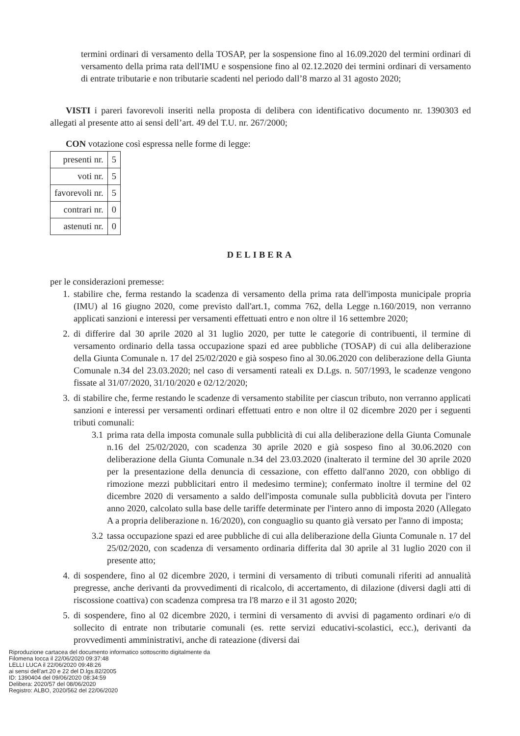termini ordinari di versamento della TOSAP, per la sospensione fino al 16.09.2020 del termini ordinari di versamento della prima rata dell'IMU e sospensione fino al 02.12.2020 dei termini ordinari di versamento di entrate tributarie e non tributarie scadenti nel periodo dall’8 marzo al 31 agosto 2020;
VISTI i pareri favorevoli inseriti nella proposta di delibera con identificativo documento nr. 1390303 ed allegati al presente atto ai sensi dell’art. 49 del T.U. nr. 267/2000;
CON votazione così espressa nelle forme di legge:
| presenti nr. | 5 |
| voti nr. | 5 |
| favorevoli nr. | 5 |
| contrari nr. | 0 |
| astenuti nr. | 0 |
DELIBERA
per le considerazioni premesse:
1. stabilire che, ferma restando la scadenza di versamento della prima rata dell'imposta municipale propria (IMU) al 16 giugno 2020, come previsto dall'art.1, comma 762, della Legge n.160/2019, non verranno applicati sanzioni e interessi per versamenti effettuati entro e non oltre il 16 settembre 2020;
2. di differire dal 30 aprile 2020 al 31 luglio 2020, per tutte le categorie di contribuenti, il termine di versamento ordinario della tassa occupazione spazi ed aree pubbliche (TOSAP) di cui alla deliberazione della Giunta Comunale n. 17 del 25/02/2020 e già sospeso fino al 30.06.2020 con deliberazione della Giunta Comunale n.34 del 23.03.2020; nel caso di versamenti rateali ex D.Lgs. n. 507/1993, le scadenze vengono fissate al 31/07/2020, 31/10/2020 e 02/12/2020;
3. di stabilire che, ferme restando le scadenze di versamento stabilite per ciascun tributo, non verranno applicati sanzioni e interessi per versamenti ordinari effettuati entro e non oltre il 02 dicembre 2020 per i seguenti tributi comunali:
3.1 prima rata della imposta comunale sulla pubblicità di cui alla deliberazione della Giunta Comunale n.16 del 25/02/2020, con scadenza 30 aprile 2020 e già sospeso fino al 30.06.2020 con deliberazione della Giunta Comunale n.34 del 23.03.2020 (inalterato il termine del 30 aprile 2020 per la presentazione della denuncia di cessazione, con effetto dall'anno 2020, con obbligo di rimozione mezzi pubblicitari entro il medesimo termine); confermato inoltre il termine del 02 dicembre 2020 di versamento a saldo dell'imposta comunale sulla pubblicità dovuta per l'intero anno 2020, calcolato sulla base delle tariffe determinate per l'intero anno di imposta 2020 (Allegato A a propria deliberazione n. 16/2020), con conguaglio su quanto già versato per l'anno di imposta;
3.2 tassa occupazione spazi ed aree pubbliche di cui alla deliberazione della Giunta Comunale n. 17 del 25/02/2020, con scadenza di versamento ordinaria differita dal 30 aprile al 31 luglio 2020 con il presente atto;
4. di sospendere, fino al 02 dicembre 2020, i termini di versamento di tributi comunali riferiti ad annualità pregresse, anche derivanti da provvedimenti di ricalcolo, di accertamento, di dilazione (diversi dagli atti di riscossione coattiva) con scadenza compresa tra l'8 marzo e il 31 agosto 2020;
5. di sospendere, fino al 02 dicembre 2020, i termini di versamento di avvisi di pagamento ordinari e/o di sollecito di entrate non tributarie comunali (es. rette servizi educativi-scolastici, ecc.), derivanti da provvedimenti amministrativi, anche di rateazione (diversi dai
Riproduzione cartacea del documento informatico sottoscritto digitalmente da
Filomena Iocca il 22/06/2020 09:37:48
LELLI LUCA il 22/06/2020 09:48:26
ai sensi dell'art.20 e 22 del D.lgs.82/2005
ID: 1390404 del 09/06/2020 08:34:59
Delibera: 2020/57 del 08/06/2020
Registro: ALBO, 2020/562 del 22/06/2020